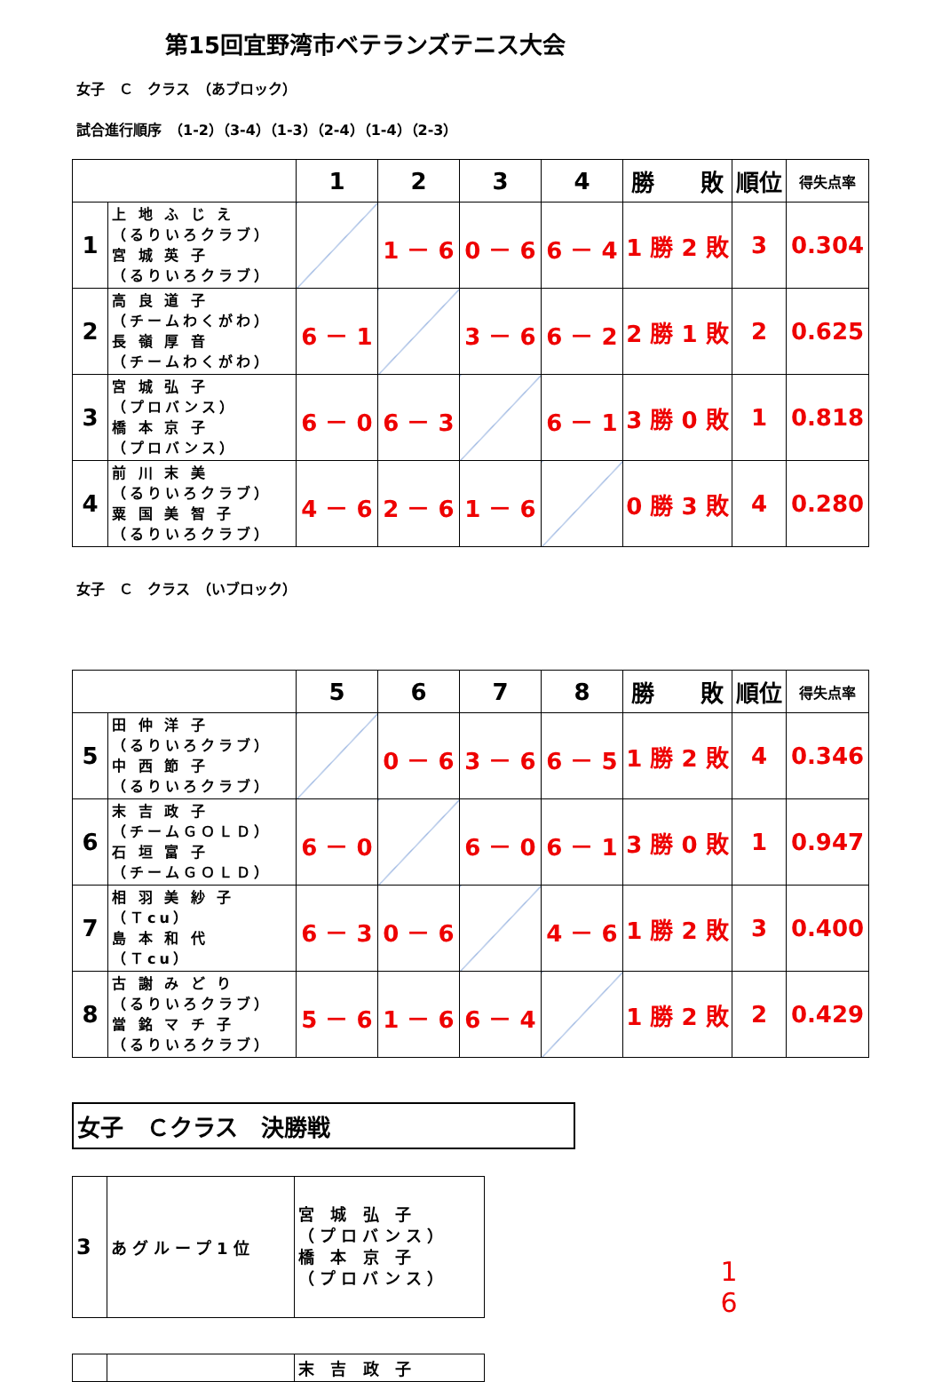第15回宜野湾市ベテランズテニス大会
女子　Ｃ　クラス　（あブロック）
試合進行順序　（1-2）（3-4）（1-3）（2-4）（1-4）（2-3）
| | | 1 | 2 | 3 | 4 | 勝 敗 | 順位 | 得失点率 |
| 1 | 上 地 ふ じ え （るりいろクラブ） 宮 城 英 子 （るりいろクラブ） | | 1 － 6 | 0 － 6 | 6 － 4 | 1 勝 2 敗 | 3 | 0.304 |
| 2 | 高 良 道 子 （チームわくがわ） 長 嶺 厚 音 （チームわくがわ） | 6 － 1 | | 3 － 6 | 6 － 2 | 2 勝 1 敗 | 2 | 0.625 |
| 3 | 宮 城 弘 子 （プロバンス） 橋 本 京 子 （プロバンス） | 6 － 0 | 6 － 3 | | 6 － 1 | 3 勝 0 敗 | 1 | 0.818 |
| 4 | 前 川 末 美 （るりいろクラブ） 粟 国 美 智 子 （るりいろクラブ） | 4 － 6 | 2 － 6 | 1 － 6 | | 0 勝 3 敗 | 4 | 0.280 |
女子　Ｃ　クラス　（いブロック）
| | | 5 | 6 | 7 | 8 | 勝 敗 | 順位 | 得失点率 |
| 5 | 田 仲 洋 子 （るりいろクラブ） 中 西 節 子 （るりいろクラブ） | | 0 － 6 | 3 － 6 | 6 － 5 | 1 勝 2 敗 | 4 | 0.346 |
| 6 | 末 吉 政 子 （チームＧＯＬＤ） 石 垣 富 子 （チームＧＯＬＤ） | 6 － 0 | | 6 － 0 | 6 － 1 | 3 勝 0 敗 | 1 | 0.947 |
| 7 | 相 羽 美 紗 子 （Ｔcu） 島 本 和 代 （Ｔcu） | 6 － 3 | 0 － 6 | | 4 － 6 | 1 勝 2 敗 | 3 | 0.400 |
| 8 | 古 謝 み ど り （るりいろクラブ） 當 銘 マ チ 子 （るりいろクラブ） | 5 － 6 | 1 － 6 | 6 － 4 | | 1 勝 2 敗 | 2 | 0.429 |
女子　Ｃクラス　決勝戦
| 3 | あグループ1位 | 宮 城 弘 子 （プロバンス） 橋 本 京 子 （プロバンス） |
1
6
| | | 末 吉 政 子 |